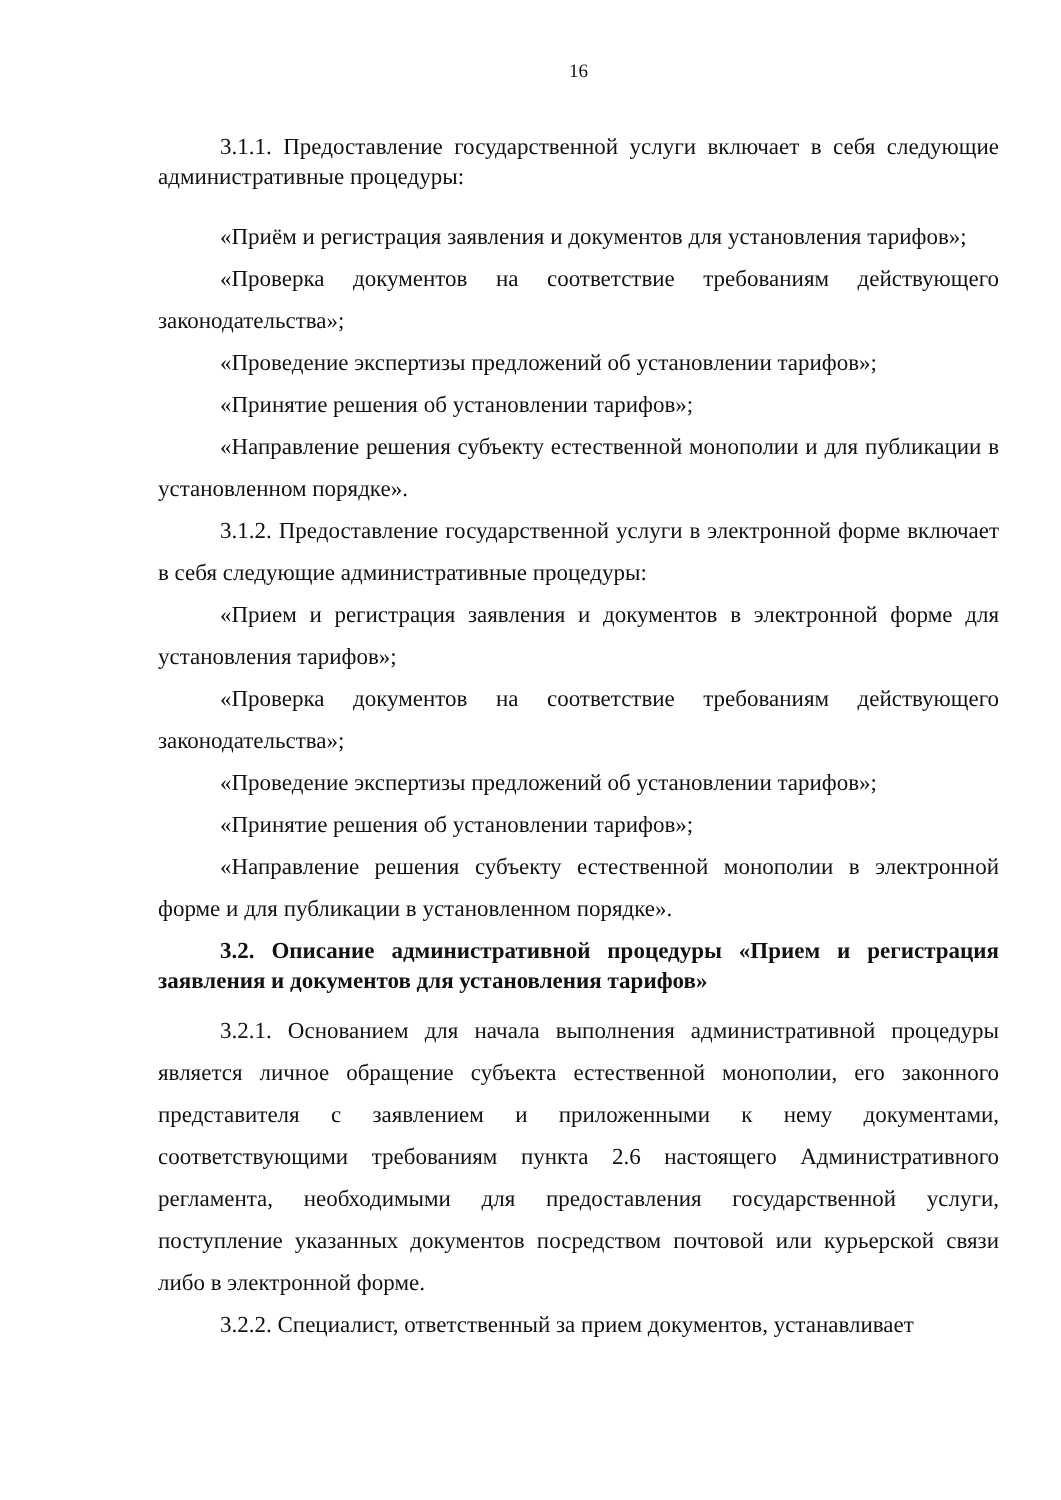16
3.1.1. Предоставление государственной услуги включает в себя следующие административные процедуры:
«Приём и регистрация заявления и документов для установления тарифов»;
«Проверка документов на соответствие требованиям действующего законодательства»;
«Проведение экспертизы предложений об установлении тарифов»;
«Принятие решения об установлении тарифов»;
«Направление решения субъекту естественной монополии и для публикации в установленном порядке».
3.1.2. Предоставление государственной услуги в электронной форме включает в себя следующие административные процедуры:
«Прием и регистрация заявления и документов в электронной форме для установления тарифов»;
«Проверка документов на соответствие требованиям действующего законодательства»;
«Проведение экспертизы предложений об установлении тарифов»;
«Принятие решения об установлении тарифов»;
«Направление решения субъекту естественной монополии в электронной форме и для публикации в установленном порядке».
3.2. Описание административной процедуры «Прием и регистрация заявления и документов для установления тарифов»
3.2.1. Основанием для начала выполнения административной процедуры является личное обращение субъекта естественной монополии, его законного представителя с заявлением и приложенными к нему документами, соответствующими требованиям пункта 2.6 настоящего Административного регламента, необходимыми для предоставления государственной услуги, поступление указанных документов посредством почтовой или курьерской связи либо в электронной форме.
3.2.2. Специалист, ответственный за прием документов, устанавливает